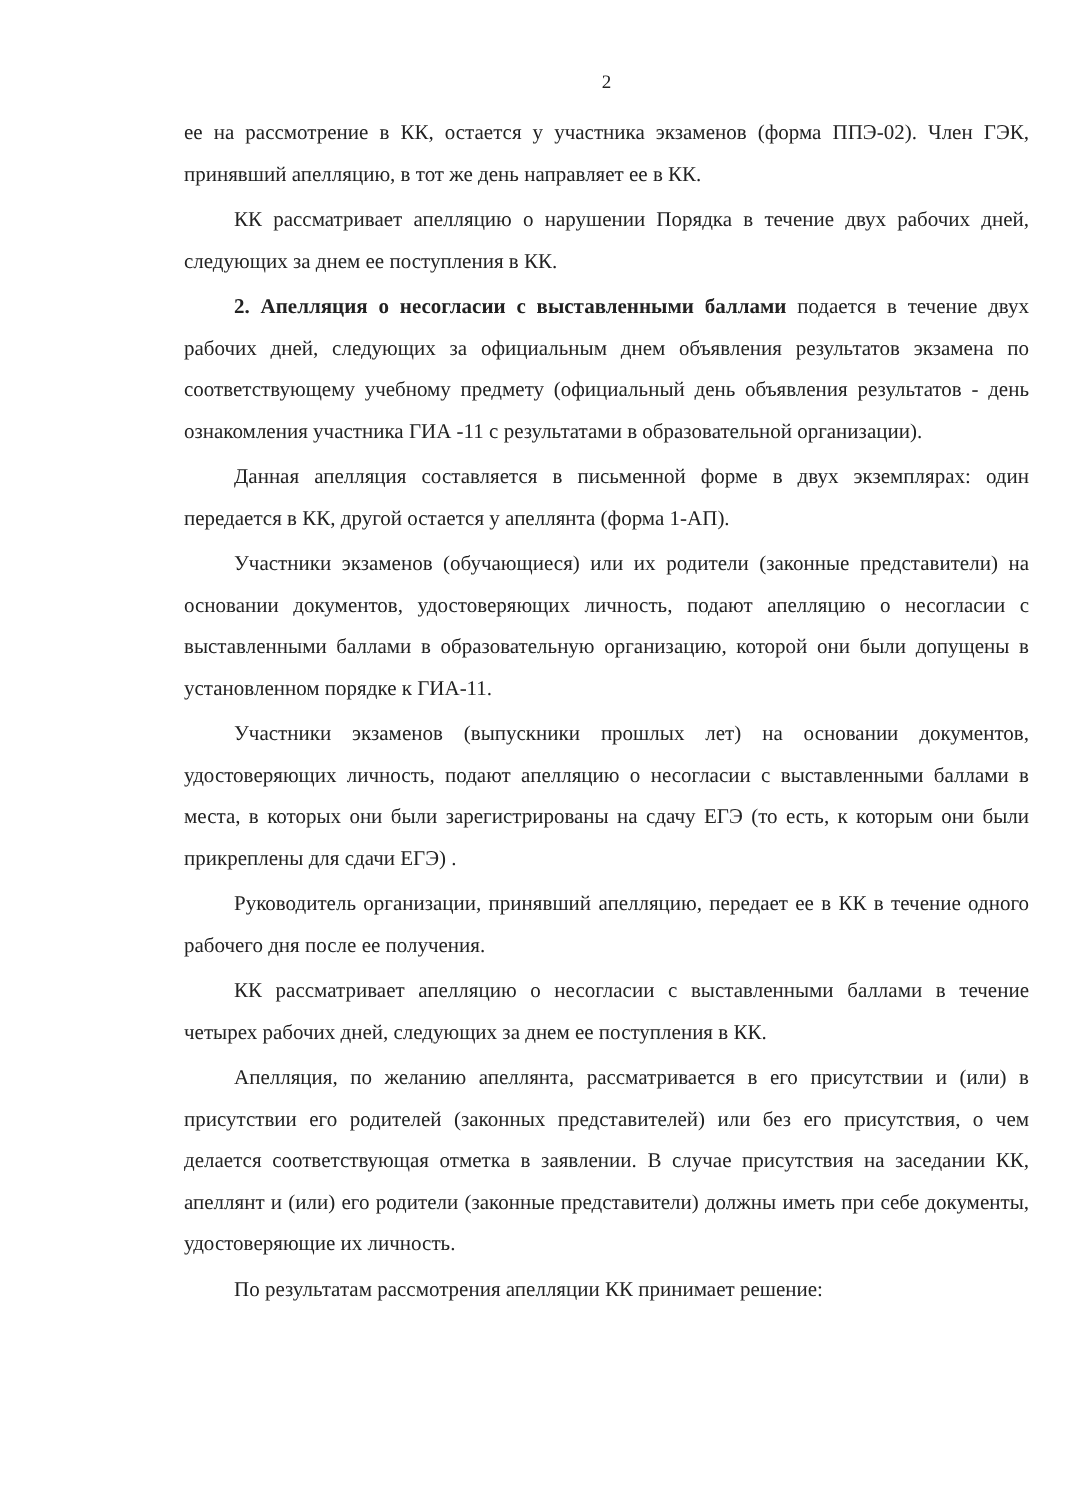2
ее на рассмотрение в КК, остается у участника экзаменов (форма ППЭ-02). Член ГЭК, принявший апелляцию, в тот же день направляет ее в КК.
КК рассматривает апелляцию о нарушении Порядка в течение двух рабочих дней, следующих за днем ее поступления в КК.
2. Апелляция о несогласии с выставленными баллами подается в течение двух рабочих дней, следующих за официальным днем объявления результатов экзамена по соответствующему учебному предмету (официальный день объявления результатов - день ознакомления участника ГИА -11 с результатами в образовательной организации).
Данная апелляция составляется в письменной форме в двух экземплярах: один передается в КК, другой остается у апеллянта (форма 1-АП).
Участники экзаменов (обучающиеся) или их родители (законные представители) на основании документов, удостоверяющих личность, подают апелляцию о несогласии с выставленными баллами в образовательную организацию, которой они были допущены в установленном порядке к ГИА-11.
Участники экзаменов (выпускники прошлых лет) на основании документов, удостоверяющих личность, подают апелляцию о несогласии с выставленными баллами в места, в которых они были зарегистрированы на сдачу ЕГЭ (то есть, к которым они были прикреплены для сдачи ЕГЭ) .
Руководитель организации, принявший апелляцию, передает ее в КК в течение одного рабочего дня после ее получения.
КК рассматривает апелляцию о несогласии с выставленными баллами в течение четырех рабочих дней, следующих за днем ее поступления в КК.
Апелляция, по желанию апеллянта, рассматривается в его присутствии и (или) в присутствии его родителей (законных представителей) или без его присутствия, о чем делается соответствующая отметка в заявлении. В случае присутствия на заседании КК, апеллянт и (или) его родители (законные представители) должны иметь при себе документы, удостоверяющие их личность.
По результатам рассмотрения апелляции КК принимает решение: